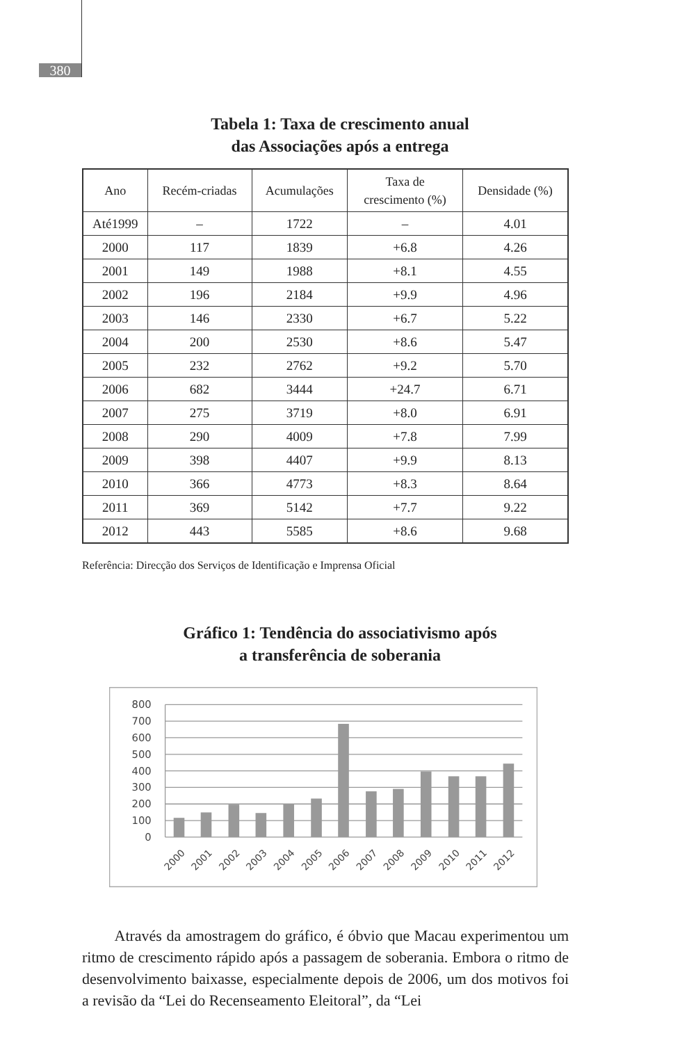380
Tabela 1: Taxa de crescimento anual
das Associações após a entrega
| Ano | Recém-criadas | Acumulações | Taxa de crescimento (%) | Densidade (%) |
| --- | --- | --- | --- | --- |
| Até1999 | – | 1722 | – | 4.01 |
| 2000 | 117 | 1839 | +6.8 | 4.26 |
| 2001 | 149 | 1988 | +8.1 | 4.55 |
| 2002 | 196 | 2184 | +9.9 | 4.96 |
| 2003 | 146 | 2330 | +6.7 | 5.22 |
| 2004 | 200 | 2530 | +8.6 | 5.47 |
| 2005 | 232 | 2762 | +9.2 | 5.70 |
| 2006 | 682 | 3444 | +24.7 | 6.71 |
| 2007 | 275 | 3719 | +8.0 | 6.91 |
| 2008 | 290 | 4009 | +7.8 | 7.99 |
| 2009 | 398 | 4407 | +9.9 | 8.13 |
| 2010 | 366 | 4773 | +8.3 | 8.64 |
| 2011 | 369 | 5142 | +7.7 | 9.22 |
| 2012 | 443 | 5585 | +8.6 | 9.68 |
Referência: Direcção dos Serviços de Identificação e Imprensa Oficial
Gráfico 1: Tendência do associativismo após
a transferência de soberania
800
700
600
500
400
300
200
100
0
2000
2001
2002
2003
2004
2005
2006
2007
2008
2009
2010
2011
2012
Através da amostragem do gráfico, é óbvio que Macau experimentou um ritmo de crescimento rápido após a passagem de soberania. Embora o ritmo de desenvolvimento baixasse, especialmente depois de 2006, um dos motivos foi a revisão da “Lei do Recenseamento Eleitoral”, da “Lei